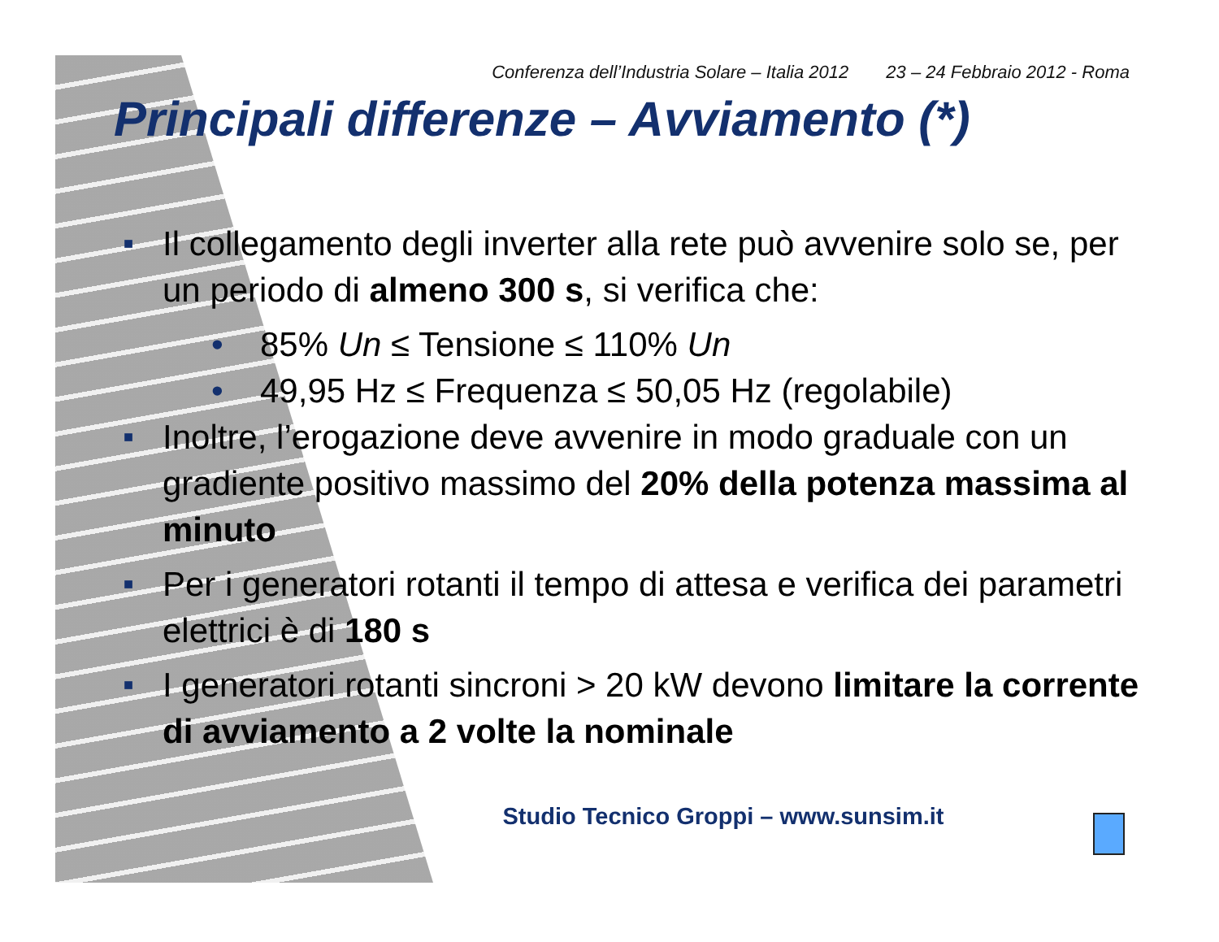Conferenza dell’Industria Solare – Italia 2012 23 – 24 Febbraio 2012 - Roma
Principali differenze – Avviamento (*)
■ Il collegamento degli inverter alla rete può avvenire solo se, per un periodo di almeno 300 s, si verifica che:
• 85% Un ≤ Tensione ≤ 110% Un
• 49,95 Hz ≤ Frequenza ≤ 50,05 Hz (regolabile)
■ Inoltre, l’erogazione deve avvenire in modo graduale con un gradiente positivo massimo del 20% della potenza massima al minuto
■ Per i generatori rotanti il tempo di attesa e verifica dei parametri elettrici è di 180 s
■ I generatori rotanti sincroni > 20 kW devono limitare la corrente di avviamento a 2 volte la nominale
Studio Tecnico Groppi – www.sunsim.it